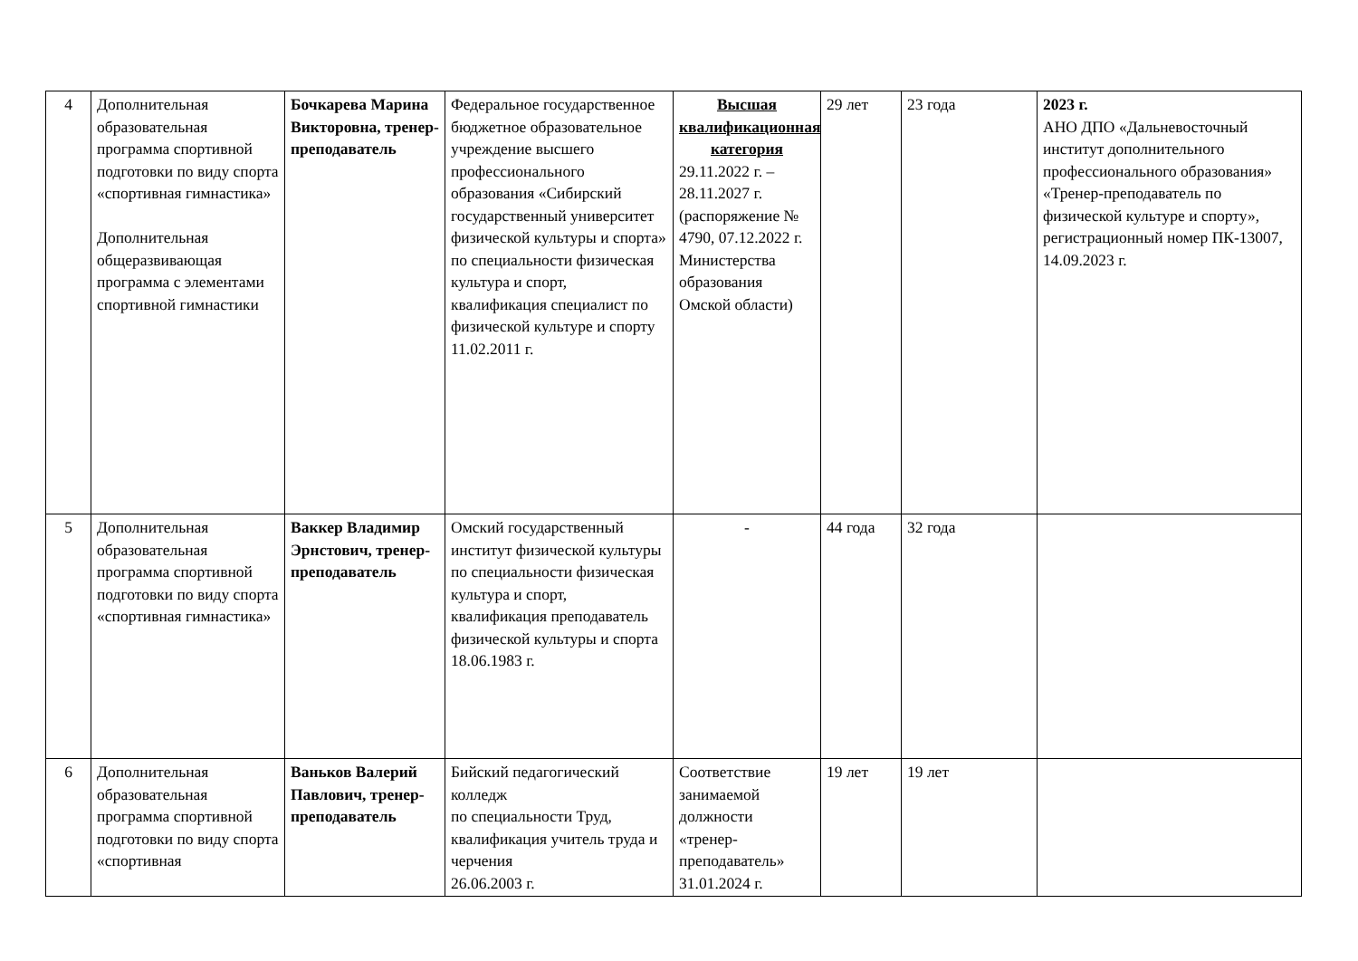| 4 | Дополнительная образовательная программа спортивной подготовки по виду спорта «спортивная гимнастика» Дополнительная общеразвивающая программа с элементами спортивной гимнастики | Бочкарева Марина Викторовна, тренер-преподаватель | Федеральное государственное бюджетное образовательное учреждение высшего профессионального образования «Сибирский государственный университет физической культуры и спорта» по специальности физическая культура и спорт, квалификация специалист по физической культуре и спорту 11.02.2011 г. | Высшая квалификационная категория 29.11.2022 г. – 28.11.2027 г. (распоряжение № 4790, 07.12.2022 г. Министерства образования Омской области) | 29 лет | 23 года | 2023 г. АНО ДПО «Дальневосточный институт дополнительного профессионального образования» «Тренер-преподаватель по физической культуре и спорту», регистрационный номер ПК-13007, 14.09.2023 г. |
| 5 | Дополнительная образовательная программа спортивной подготовки по виду спорта «спортивная гимнастика» | Ваккер Владимир Эрнстович, тренер-преподаватель | Омский государственный институт физической культуры по специальности физическая культура и спорт, квалификация преподаватель физической культуры и спорта 18.06.1983 г. | - | 44 года | 32 года | |
| 6 | Дополнительная образовательная программа спортивной подготовки по виду спорта «спортивная | Ваньков Валерий Павлович, тренер-преподаватель | Бийский педагогический колледж по специальности Труд, квалификация учитель труда и черчения 26.06.2003 г. | Соответствие занимаемой должности «тренер-преподаватель» 31.01.2024 г. | 19 лет | 19 лет | |